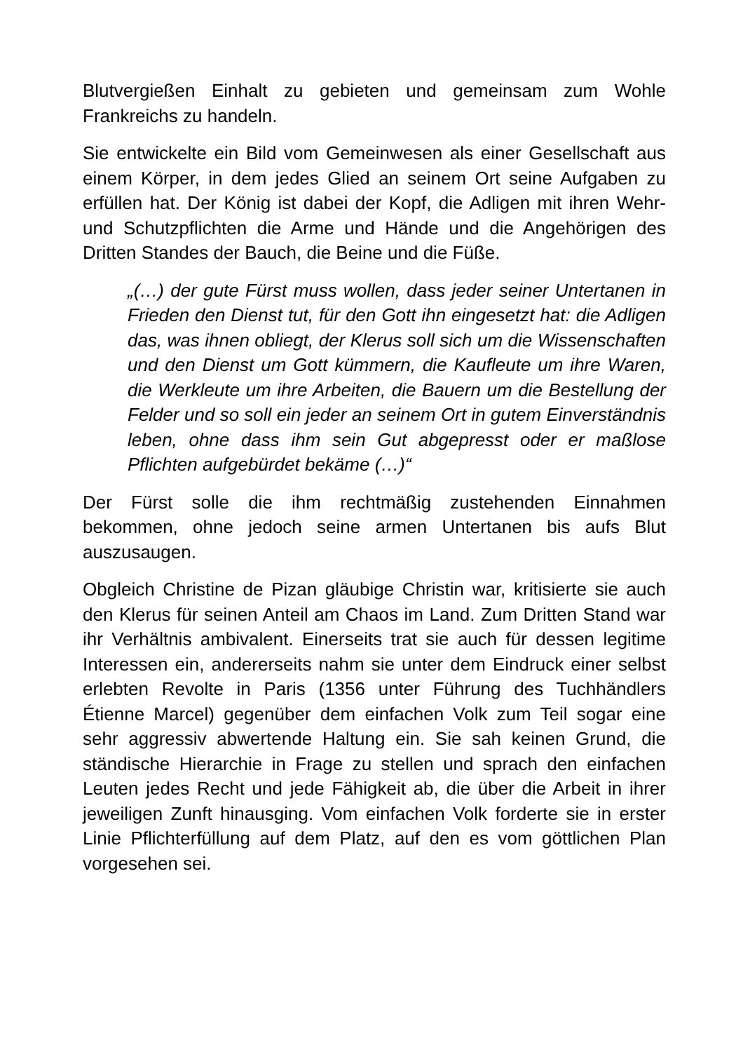Blutvergießen Einhalt zu gebieten und gemeinsam zum Wohle Frankreichs zu handeln.
Sie entwickelte ein Bild vom Gemeinwesen als einer Gesellschaft aus einem Körper, in dem jedes Glied an seinem Ort seine Aufgaben zu erfüllen hat. Der König ist dabei der Kopf, die Adligen mit ihren Wehr- und Schutzpflichten die Arme und Hände und die Angehörigen des Dritten Standes der Bauch, die Beine und die Füße.
„(…) der gute Fürst muss wollen, dass jeder seiner Untertanen in Frieden den Dienst tut, für den Gott ihn eingesetzt hat: die Adligen das, was ihnen obliegt, der Klerus soll sich um die Wissenschaften und den Dienst um Gott kümmern, die Kaufleute um ihre Waren, die Werkleute um ihre Arbeiten, die Bauern um die Bestellung der Felder und so soll ein jeder an seinem Ort in gutem Einverständnis leben, ohne dass ihm sein Gut abgepresst oder er maßlose Pflichten aufgebürdet bekäme (…)“
Der Fürst solle die ihm rechtmäßig zustehenden Einnahmen bekommen, ohne jedoch seine armen Untertanen bis aufs Blut auszusaugen.
Obgleich Christine de Pizan gläubige Christin war, kritisierte sie auch den Klerus für seinen Anteil am Chaos im Land. Zum Dritten Stand war ihr Verhältnis ambivalent. Einerseits trat sie auch für dessen legitime Interessen ein, andererseits nahm sie unter dem Eindruck einer selbst erlebten Revolte in Paris (1356 unter Führung des Tuchhändlers Étienne Marcel) gegenüber dem einfachen Volk zum Teil sogar eine sehr aggressiv abwertende Haltung ein. Sie sah keinen Grund, die ständische Hierarchie in Frage zu stellen und sprach den einfachen Leuten jedes Recht und jede Fähigkeit ab, die über die Arbeit in ihrer jeweiligen Zunft hinausging. Vom einfachen Volk forderte sie in erster Linie Pflichterfüllung auf dem Platz, auf den es vom göttlichen Plan vorgesehen sei.